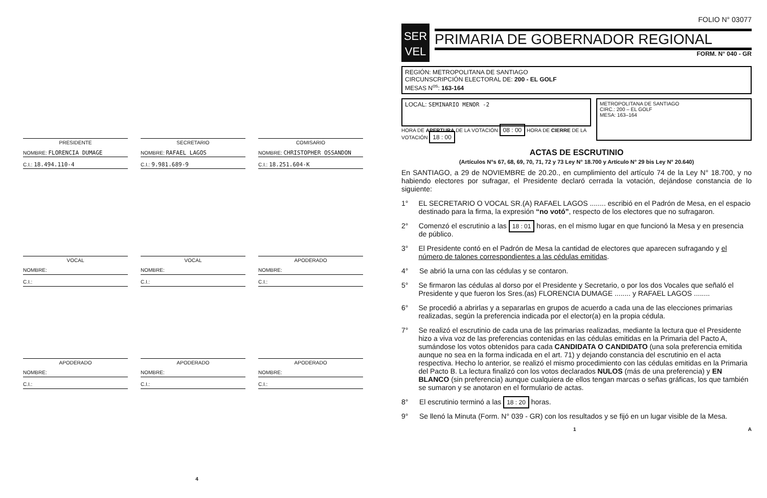PRESIDENTE
NOMBRE: FLORENCIA DUMAGE
C.I.: 18.494.110-4
SECRETARIO
NOMBRE: RAFAEL LAGOS
C.I.: 9.981.689-9
COMISARIO
NOMBRE: CHRISTOPHER OSSANDON
C.I.: 18.251.604-K
VOCAL
NOMBRE:
C.I.:
VOCAL
NOMBRE:
C.I.:
APODERADO
NOMBRE:
C.I.:
APODERADO
NOMBRE:
C.I.:
APODERADO
NOMBRE:
C.I.:
APODERADO
NOMBRE:
C.I.:
4
FOLIO N° 03077
SER
VEL
PRIMARIA DE GOBERNADOR REGIONAL
FORM. N° 040 - GR
REGIÓN: METROPOLITANA DE SANTIAGO
CIRCUNSCRIPCIÓN ELECTORAL DE: 200 - EL GOLF
MESAS N<sup>os</sup>: 163-164
LOCAL: SEMINARIO MENOR -2
HORA DE APERTURA DE LA VOTACIÓN 08 : 00 HORA DE CIERRE DE LA VOTACIÓN 18 : 00
METROPOLITANA DE SANTIAGO
CIRC.: 200 – EL GOLF
MESA: 163–164
ACTAS DE ESCRUTINIO
(Artículos N°s 67, 68, 69, 70, 71, 72 y 73 Ley N° 18.700 y Artículo N° 29 bis Ley N° 20.640)
En SANTIAGO, a 29 de NOVIEMBRE de 20.20., en cumplimiento del artículo 74 de la Ley N° 18.700, y no habiendo electores por sufragar, el Presidente declaró cerrada la votación, dejándose constancia de lo siguiente:
1° EL SECRETARIO O VOCAL SR.(A) RAFAEL LAGOS ........ escribió en el Padrón de Mesa, en el espacio destinado para la firma, la expresión “no votó”, respecto de los electores que no sufragaron.
2° Comenzó el escrutinio a las 18 : 01 horas, en el mismo lugar en que funcionó la Mesa y en presencia de público.
3° El Presidente contó en el Padrón de Mesa la cantidad de electores que aparecen sufragando y el número de talones correspondientes a las cédulas emitidas.
4° Se abrió la urna con las cédulas y se contaron.
5° Se firmaron las cédulas al dorso por el Presidente y Secretario, o por los dos Vocales que señaló el Presidente y que fueron los Sres.(as) FLORENCIA DUMAGE ........ y RAFAEL LAGOS ........
6° Se procedió a abrirlas y a separarlas en grupos de acuerdo a cada una de las elecciones primarias realizadas, según la preferencia indicada por el elector(a) en la propia cédula.
7° Se realizó el escrutinio de cada una de las primarias realizadas, mediante la lectura que el Presidente hizo a viva voz de las preferencias contenidas en las cédulas emitidas en la Primaria del Pacto A, sumándose los votos obtenidos para cada CANDIDATA O CANDIDATO (una sola preferencia emitida aunque no sea en la forma indicada en el art. 71) y dejando constancia del escrutinio en el acta respectiva. Hecho lo anterior, se realizó el mismo procedimiento con las cédulas emitidas en la Primaria del Pacto B. La lectura finalizó con los votos declarados NULOS (más de una preferencia) y EN BLANCO (sin preferencia) aunque cualquiera de ellos tengan marcas o señas gráficas, los que también se sumaron y se anotaron en el formulario de actas.
8° El escrutinio terminó a las 18 : 20 horas.
9° Se llenó la Minuta (Form. N° 039 - GR) con los resultados y se fijó en un lugar visible de la Mesa.
1 A